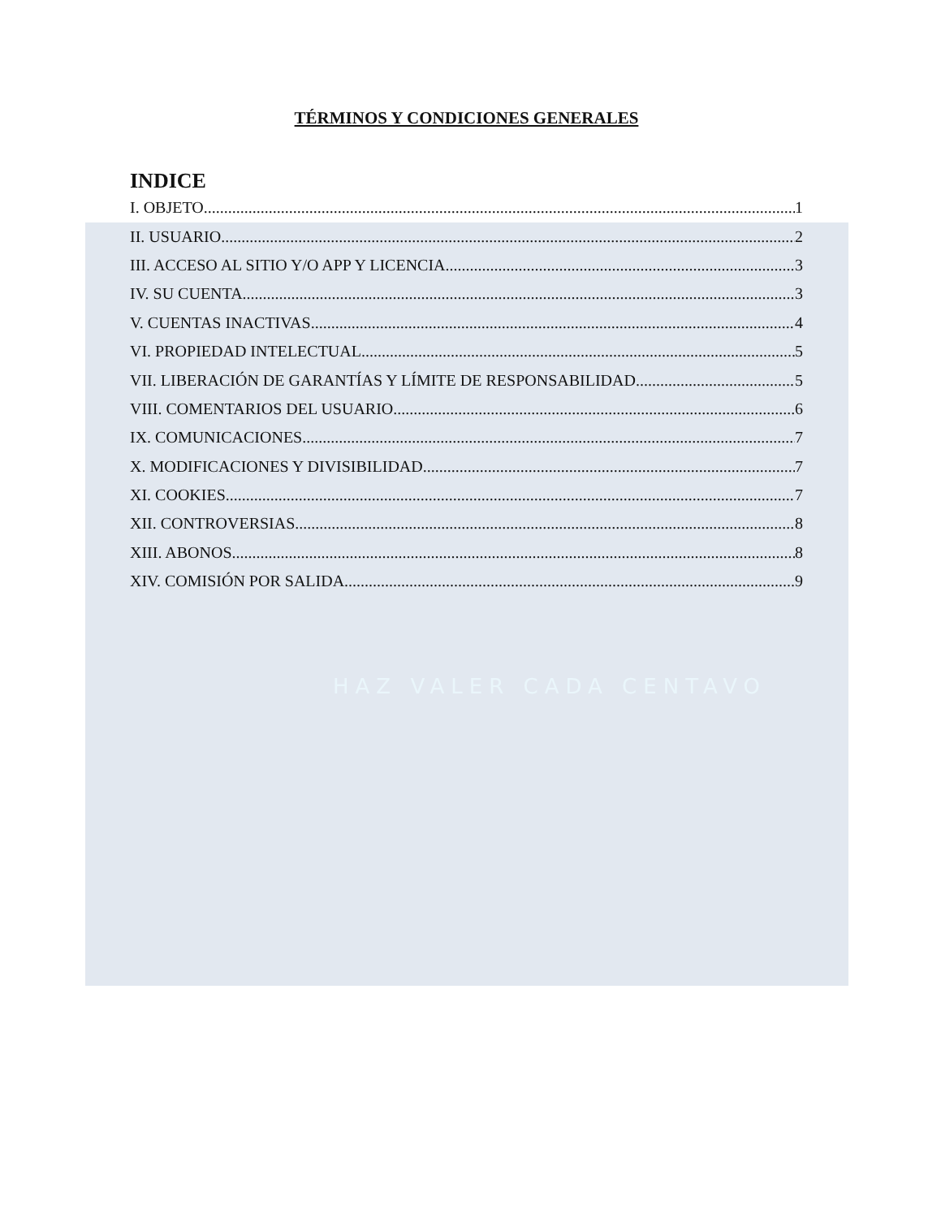HAZ VALER CADA CENTAVO
TÉRMINOS Y CONDICIONES GENERALES
INDICE
I. OBJETO. 1
II. USUARIO. 2
III. ACCESO AL SITIO Y/O APP Y LICENCIA. 3
IV. SU CUENTA. 3
V. CUENTAS INACTIVAS. 4
VI. PROPIEDAD INTELECTUAL. 5
VII. LIBERACIÓN DE GARANTÍAS Y LÍMITE DE RESPONSABILIDAD. 5
VIII. COMENTARIOS DEL USUARIO. 6
IX. COMUNICACIONES. 7
X. MODIFICACIONES Y DIVISIBILIDAD. 7
XI. COOKIES. 7
XII. CONTROVERSIAS. 8
XIII. ABONOS. 8
XIV. COMISIÓN POR SALIDA. 9